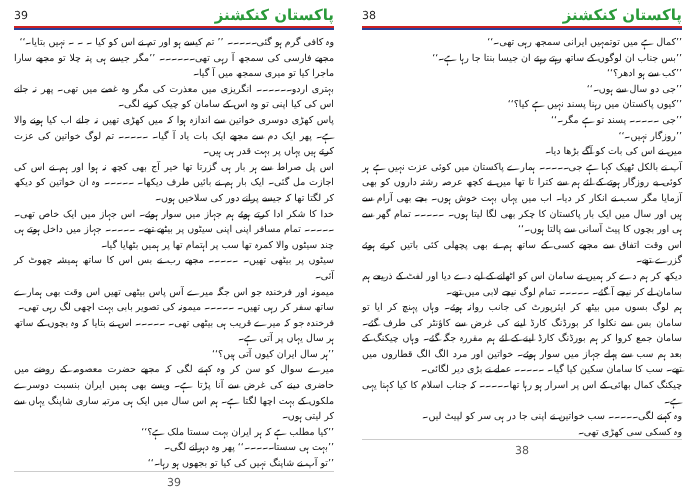پاکستان کنکشنز 38
’’کمال ہے میں توتمہیں ایرانی سمجھ رہی تھی۔‘‘
’’بس جناب ان لوگوں کے ساتھ رہتے رہتے ان جیسا بنتا جا رہا ہے۔‘‘
’’کب سے ہو ادھر؟‘‘
’’جی دو سال سے ہوں۔‘‘
’’کیوں پاکستان میں رہنا پسند نہیں ہے کیا؟‘‘
’’جی ۔۔۔۔۔ پسند تو ہے مگر۔‘‘
’’روزگار نہیں۔‘‘
میں نے اس کی بات کو آگے بڑھا دیا۔
آپ نے بالکل ٹھیک کہا ہے جی۔۔۔۔۔ ہمارے پاکستان میں کوئی عزت نہیں ہے ہر کوئی بے روزگار ہوتے کے لئے ہم سے کترا تا تھا میں نے کچھ عرصہ رشتہ داروں کو بھی آزمایا مگر سب نے انکار کر دیا۔ اب میں یہاں بہت خوش ہوں۔ بچے بھی آرام سے ہیں اور سال میں ایک بار پاکستان کا چکر بھی لگا لیتا ہوں۔ ۔۔۔۔۔ تمام گھر سے ہی اور بچوں کا پیٹ آسانی سے پالتا ہوں۔‘‘
اس وقت اتفاق سے مجھے کسی کے ساتھ ہم نے بھی پچھلی کئی باتیں کرتے ہوئے گزرے تھے۔
دیکھ کر ہم دے کر ہمیں نے سامان اس کو اٹھانے کے لیے دے دیا اور لفٹ کے ذریعے ہم سامان لے کر نیچے آ گئے۔ ۔۔۔۔۔ تمام لوگ نیچے لابی میں تھے۔
ہم لوگ بسوں میں بیٹھ کر ایئرپورٹ کی جانب روانہ ہوئے۔ وہاں پہنچ کر ایا تو سامان بس سے نکلوا کر بورڈنگ کارڈ لینے کی غرض سے کاؤنٹر کی طرف گئے۔ سامان جمع کروا کر ہم بورڈنگ کارڈ لینے کے لئے ہم مقررہ جگہ گئے۔ وہاں چیکنگ کے بعد ہم سب سے پہلے جہاز میں سوار ہوئے۔ خواتین اور مرد الگ الگ قطاروں میں تھے۔ سب کا سامان سکین کیا گیا۔ ۔۔۔۔۔ عملے نے بڑی دیر لگائی۔
چیکنگ کمال بھائی کے اس پر اسرار ہو رہا تھا۔۔۔۔۔ کہ جناب اسلام کا کیا کہنا یہی ہے۔
وہ کہنے لگی۔۔۔۔۔ سب خواتین نے اپنی جا در ہی سر کو لپیٹ لیں۔
وہ کسکی سی کھڑی تھی۔
38
پاکستان کنکشنز 39
وہ کافی گرم ہو گئی۔۔۔۔۔ ’’ تم کیسے ہو اور تم نے اس کو کیا ۔ ۔ ۔ نہیں بتایا۔‘‘
مجھے فارسی کی سمجھ آ رہی تھی۔۔۔۔۔۔ ’’مگر جیسے ہی پتہ چلا تو مجھے سارا ماجرا کیا تو میری سمجھ میں آ گیا۔
بہتری اردو۔۔۔۔۔۔ انگریزی میں معذرت کی مگر وہ غصے میں تھی۔ پھر نہ جانے اس کی کیا اپنی تو وہ اس کے سامان کو چیک کرنے لگی۔
پاس کھڑی دوسری خواتین سے اندازہ ہوا کہ میں کھڑی تھیں نہ جانے اب کیا ہونے والا ہے۔ پھر ایک دم سے مجھے ایک بات یاد آ گیا۔ ۔۔۔۔۔ تم لوگ خواتین کی عزت کرتے ہیں یہاں پر بہت قدر ہی ہیں۔
اس پل صراط سے ہر بار ہی گزرتا تھا خیر آج بھی کچھ نہ ہوا اور ہم نے اس کی اجازت مل گئی۔ ایک بار ہم نے بائیں طرف دیکھا۔ ۔۔۔۔۔ وہ ان خواتین کو دیکھ کر لگتا تھا کہ جیسے پرانے دور کی سلاخیں ہوں۔
خدا کا شکر ادا کرتے ہوئے ہم جہاز میں سوار ہوئے۔ اس جہاز میں ایک خاص تھی۔ ۔۔۔۔۔ تمام مسافر اپنی اپنی سیٹوں پر بیٹھے تھے۔ ۔۔۔۔۔ جہاز میں داخل ہوتے ہی چند سیٹوں والا کمرہ تھا سب پر اہتمام تھا پر ہمیں بٹھایا گیا۔
سیٹوں پر بیٹھی تھیں۔ ۔۔۔۔۔ مجھے رب نے بس اس کا ساتھ ہمیشہ چھوٹ کر آئی۔
میمونہ اور فرخندہ جو اس جگہ میرے آس پاس بیٹھی تھیں اس وقت بھی ہمارے ساتھ سفر کر رہی تھیں۔ ۔۔۔۔۔ میمونہ کی تصویر بابی بہت اچھی لگ رہی تھی۔
فرخندہ جو کہ میرے قریب ہی بیٹھی تھی۔ ۔۔۔۔۔ اس نے بتایا کہ وہ بچوں کے ساتھ ہر سال یہاں پر آتی ہے۔
’’ہر سال ایران کیوں آتی ہیں؟‘‘
میرے سوال کو سن کر وہ کہنے لگی کہ مجھے حضرت معصومہ کے روضے میں حاضری دینے کی غرض سے آنا پڑتا ہے۔ ویسے بھی ہمیں ایران بنسبت دوسرے ملکوں کے بہت اچھا لگتا ہے۔ ہم اس سال میں ایک ہی مرتبہ ساری شاپنگ یہاں سے کر لیتی ہوں۔
’’کیا مطلب ہے کہ ہر ایران بہت سستا ملک ہے؟‘‘
’’بہت ہی سستا۔۔۔۔۔‘‘ پھر وہ دہرانے لگی۔
’’تو آپ نے شاپنگ نہیں کی کیا تو بجھوں ہو رہا۔‘‘
39